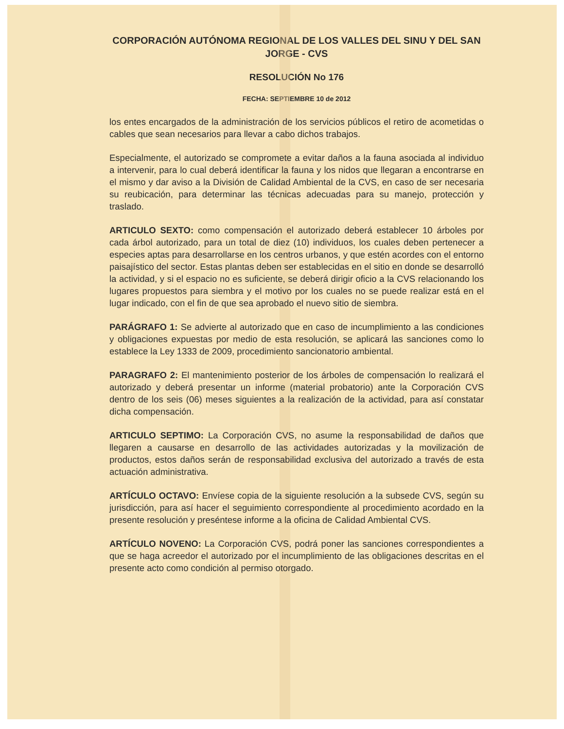CORPORACIÓN AUTÓNOMA REGIONAL DE LOS VALLES DEL SINU Y DEL SAN JORGE - CVS
RESOLUCIÓN No 176
FECHA: SEPTIEMBRE 10 de 2012
los entes encargados de la administración de los servicios públicos el retiro de acometidas o cables que sean necesarios para llevar a cabo dichos trabajos.
Especialmente, el autorizado se compromete a evitar daños a la fauna asociada al individuo a intervenir, para lo cual deberá identificar la fauna y los nidos que llegaran a encontrarse en el mismo y dar aviso a la División de Calidad Ambiental de la CVS, en caso de ser necesaria su reubicación, para determinar las técnicas adecuadas para su manejo, protección y traslado.
ARTICULO SEXTO: como compensación el autorizado deberá establecer 10 árboles por cada árbol autorizado, para un total de diez (10) individuos, los cuales deben pertenecer a especies aptas para desarrollarse en los centros urbanos, y que estén acordes con el entorno paisajístico del sector. Estas plantas deben ser establecidas en el sitio en donde se desarrolló la actividad, y si el espacio no es suficiente, se deberá dirigir oficio a la CVS relacionando los lugares propuestos para siembra y el motivo por los cuales no se puede realizar está en el lugar indicado, con el fin de que sea aprobado el nuevo sitio de siembra.
PARÁGRAFO 1: Se advierte al autorizado que en caso de incumplimiento a las condiciones y obligaciones expuestas por medio de esta resolución, se aplicará las sanciones como lo establece la Ley 1333 de 2009, procedimiento sancionatorio ambiental.
PARAGRAFO 2: El mantenimiento posterior de los árboles de compensación lo realizará el autorizado y deberá presentar un informe (material probatorio) ante la Corporación CVS dentro de los seis (06) meses siguientes a la realización de la actividad, para así constatar dicha compensación.
ARTICULO SEPTIMO: La Corporación CVS, no asume la responsabilidad de daños que llegaren a causarse en desarrollo de las actividades autorizadas y la movilización de productos, estos daños serán de responsabilidad exclusiva del autorizado a través de esta actuación administrativa.
ARTÍCULO OCTAVO: Envíese copia de la siguiente resolución a la subsede CVS, según su jurisdicción, para así hacer el seguimiento correspondiente al procedimiento acordado en la presente resolución y preséntese informe a la oficina de Calidad Ambiental CVS.
ARTÍCULO NOVENO: La Corporación CVS, podrá poner las sanciones correspondientes a que se haga acreedor el autorizado por el incumplimiento de las obligaciones descritas en el presente acto como condición al permiso otorgado.